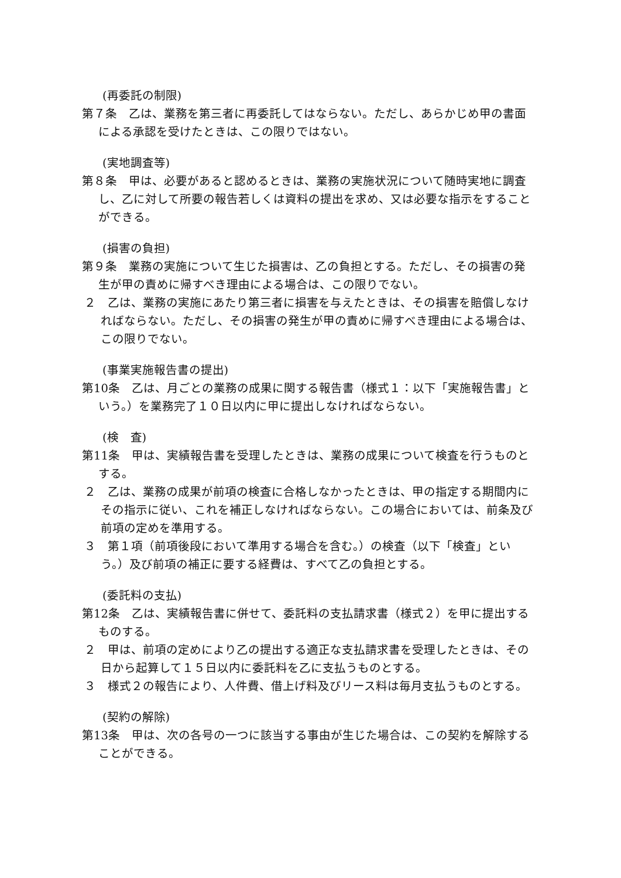(再委託の制限)
第７条　乙は、業務を第三者に再委託してはならない。ただし、あらかじめ甲の書面による承認を受けたときは、この限りではない。
(実地調査等)
第８条　甲は、必要があると認めるときは、業務の実施状況について随時実地に調査し、乙に対して所要の報告若しくは資料の提出を求め、又は必要な指示をすることができる。
(損害の負担)
第９条　業務の実施について生じた損害は、乙の負担とする。ただし、その損害の発生が甲の責めに帰すべき理由による場合は、この限りでない。
２　乙は、業務の実施にあたり第三者に損害を与えたときは、その損害を賠償しなければならない。ただし、その損害の発生が甲の責めに帰すべき理由による場合は、この限りでない。
(事業実施報告書の提出)
第10条　乙は、月ごとの業務の成果に関する報告書（様式１：以下「実施報告書」という。）を業務完了１０日以内に甲に提出しなければならない。
(検　査)
第11条　甲は、実績報告書を受理したときは、業務の成果について検査を行うものとする。
２　乙は、業務の成果が前項の検査に合格しなかったときは、甲の指定する期間内にその指示に従い、これを補正しなければならない。この場合においては、前条及び前項の定めを準用する。
３　第１項（前項後段において準用する場合を含む。）の検査（以下「検査」という。）及び前項の補正に要する経費は、すべて乙の負担とする。
(委託料の支払)
第12条　乙は、実績報告書に併せて、委託料の支払請求書（様式２）を甲に提出するものする。
２　甲は、前項の定めにより乙の提出する適正な支払請求書を受理したときは、その日から起算して１５日以内に委託料を乙に支払うものとする。
３　様式２の報告により、人件費、借上げ料及びリース料は毎月支払うものとする。
(契約の解除)
第13条　甲は、次の各号の一つに該当する事由が生じた場合は、この契約を解除することができる。